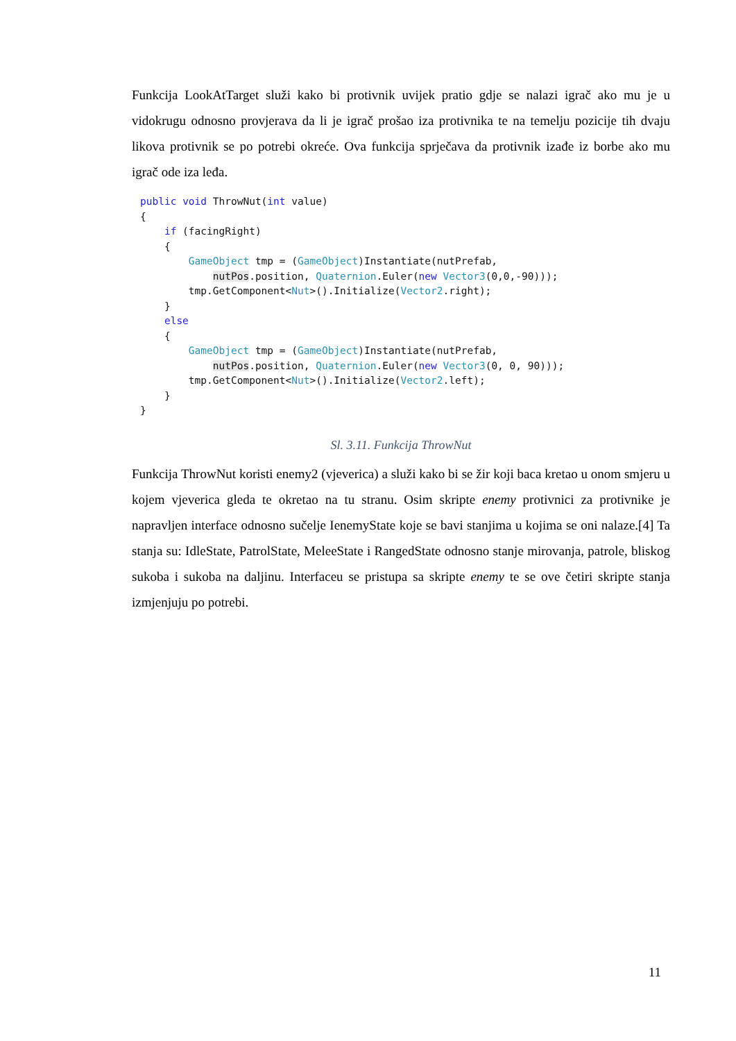Funkcija LookAtTarget služi kako bi protivnik uvijek pratio gdje se nalazi igrač ako mu je u vidokrugu odnosno provjerava da li je igrač prošao iza protivnika te na temelju pozicije tih dvaju likova protivnik se po potrebi okreće. Ova funkcija sprječava da protivnik izađe iz borbe ako mu igrač ode iza leđa.
public void ThrowNut(int value)
{
    if (facingRight)
    {
        GameObject tmp = (GameObject)Instantiate(nutPrefab,
            nutPos.position, Quaternion.Euler(new Vector3(0,0,-90)));
        tmp.GetComponent<Nut>().Initialize(Vector2.right);
    }
    else
    {
        GameObject tmp = (GameObject)Instantiate(nutPrefab,
            nutPos.position, Quaternion.Euler(new Vector3(0, 0, 90)));
        tmp.GetComponent<Nut>().Initialize(Vector2.left);
    }
}
Sl. 3.11. Funkcija ThrowNut
Funkcija ThrowNut koristi enemy2 (vjeverica) a služi kako bi se žir koji baca kretao u onom smjeru u kojem vjeverica gleda te okretao na tu stranu. Osim skripte enemy protivnici za protivnike je napravljen interface odnosno sučelje IenemyState koje se bavi stanjima u kojima se oni nalaze.[4] Ta stanja su: IdleState, PatrolState, MeleeState i RangedState odnosno stanje mirovanja, patrole, bliskog sukoba i sukoba na daljinu. Interfaceu se pristupa sa skripte enemy te se ove četiri skripte stanja izmjenjuju po potrebi.
11